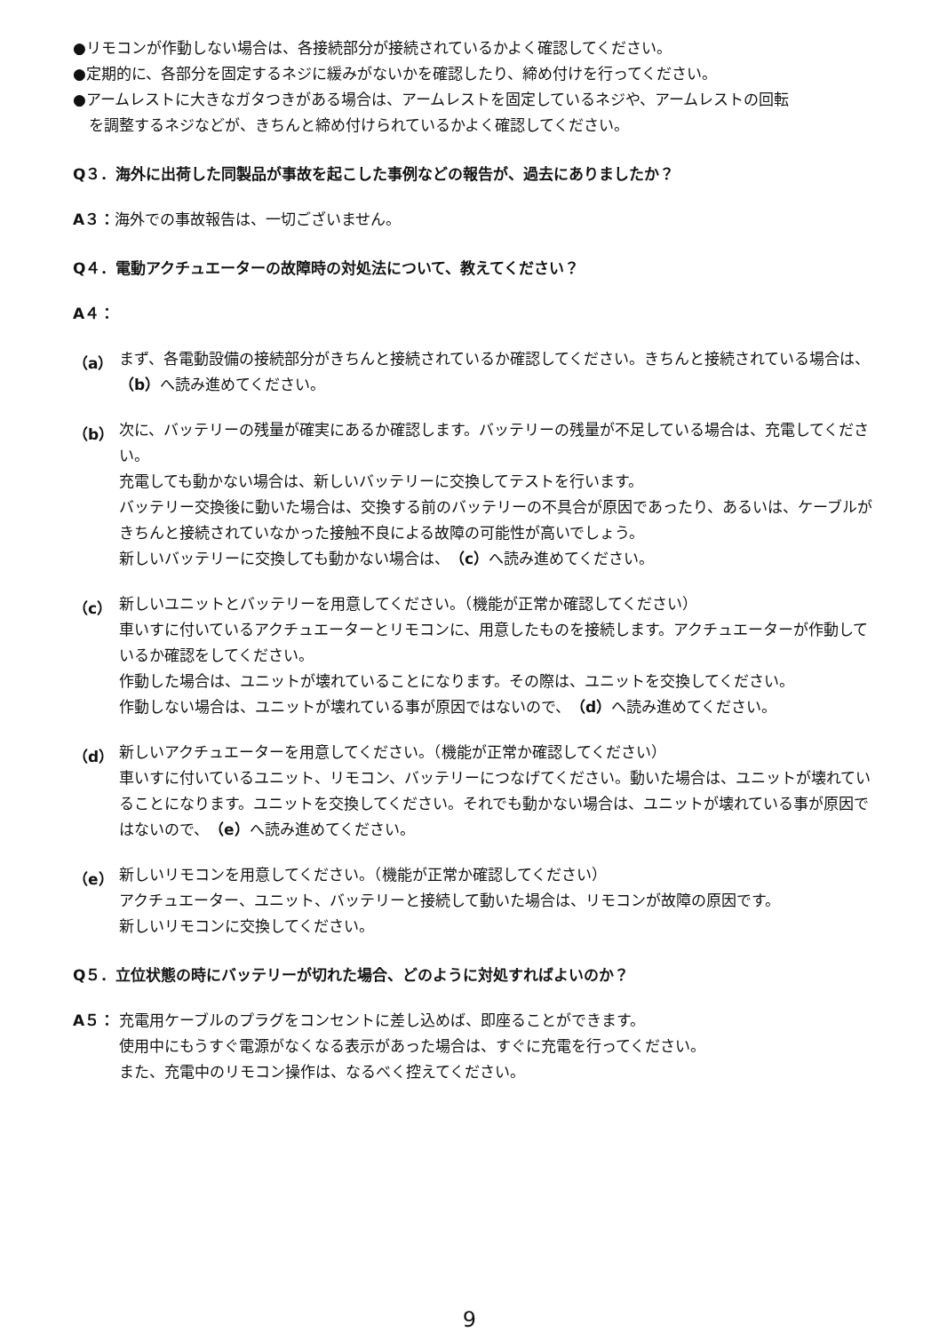●リモコンが作動しない場合は、各接続部分が接続されているかよく確認してください。
●定期的に、各部分を固定するネジに緩みがないかを確認したり、締め付けを行ってください。
●アームレストに大きなガタつきがある場合は、アームレストを固定しているネジや、アームレストの回転
を調整するネジなどが、きちんと締め付けられているかよく確認してください。
Q３．海外に出荷した同製品が事故を起こした事例などの報告が、過去にありましたか？
A３：海外での事故報告は、一切ございません。
Q４．電動アクチュエーターの故障時の対処法について、教えてください？
A４：
（a）
まず、各電動設備の接続部分がきちんと接続されているか確認してください。きちんと接続されている場合は、（b）へ読み進めてください。
（b）
次に、バッテリーの残量が確実にあるか確認します。バッテリーの残量が不足している場合は、充電してください。
充電しても動かない場合は、新しいバッテリーに交換してテストを行います。
バッテリー交換後に動いた場合は、交換する前のバッテリーの不具合が原因であったり、あるいは、ケーブルがきちんと接続されていなかった接触不良による故障の可能性が高いでしょう。
新しいバッテリーに交換しても動かない場合は、（c）へ読み進めてください。
（c）
新しいユニットとバッテリーを用意してください。（機能が正常か確認してください）
車いすに付いているアクチュエーターとリモコンに、用意したものを接続します。アクチュエーターが作動しているか確認をしてください。
作動した場合は、ユニットが壊れていることになります。その際は、ユニットを交換してください。
作動しない場合は、ユニットが壊れている事が原因ではないので、（d）へ読み進めてください。
（d）
新しいアクチュエーターを用意してください。（機能が正常か確認してください）
車いすに付いているユニット、リモコン、バッテリーにつなげてください。動いた場合は、ユニットが壊れていることになります。ユニットを交換してください。それでも動かない場合は、ユニットが壊れている事が原因ではないので、（e）へ読み進めてください。
（e）
新しいリモコンを用意してください。（機能が正常か確認してください）
アクチュエーター、ユニット、バッテリーと接続して動いた場合は、リモコンが故障の原因です。
新しいリモコンに交換してください。
Q５．立位状態の時にバッテリーが切れた場合、どのように対処すればよいのか？
A５：
充電用ケーブルのプラグをコンセントに差し込めば、即座ることができます。
使用中にもうすぐ電源がなくなる表示があった場合は、すぐに充電を行ってください。
また、充電中のリモコン操作は、なるべく控えてください。
9